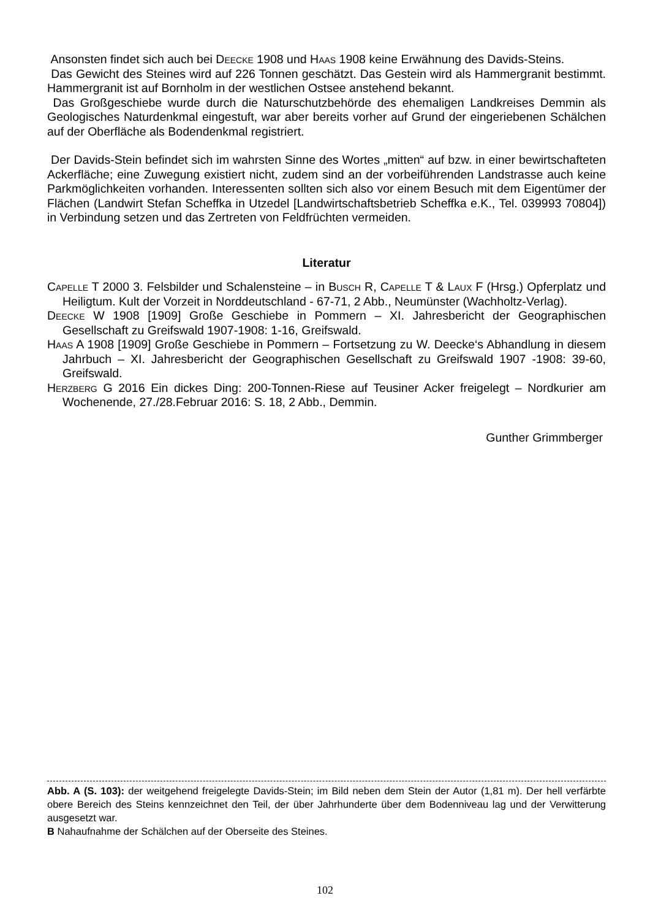Ansonsten findet sich auch bei Deecke 1908 und Haas 1908 keine Erwähnung des Davids-Steins.
Das Gewicht des Steines wird auf 226 Tonnen geschätzt. Das Gestein wird als Hammergranit bestimmt. Hammergranit ist auf Bornholm in der westlichen Ostsee anstehend bekannt.
Das Großgeschiebe wurde durch die Naturschutzbehörde des ehemaligen Landkreises Demmin als Geologisches Naturdenkmal eingestuft, war aber bereits vorher auf Grund der eingeriebenen Schälchen auf der Oberfläche als Bodendenkmal registriert.
Der Davids-Stein befindet sich im wahrsten Sinne des Wortes „mitten“ auf bzw. in einer bewirtschafteten Ackerfläche; eine Zuwegung existiert nicht, zudem sind an der vorbeiführenden Landstrasse auch keine Parkmöglichkeiten vorhanden. Interessenten sollten sich also vor einem Besuch mit dem Eigentümer der Flächen (Landwirt Stefan Scheffka in Utzedel [Landwirtschaftsbetrieb Scheffka e.K., Tel. 039993 70804]) in Verbindung setzen und das Zertreten von Feldfrüchten vermeiden.
Literatur
Capelle T 2000 3. Felsbilder und Schalensteine – in Busch R, Capelle T & Laux F (Hrsg.) Opferplatz und Heiligtum. Kult der Vorzeit in Norddeutschland - 67-71, 2 Abb., Neumünster (Wachholtz-Verlag).
Deecke W 1908 [1909] Große Geschiebe in Pommern – XI. Jahresbericht der Geographischen Gesellschaft zu Greifswald 1907-1908: 1-16, Greifswald.
Haas A 1908 [1909] Große Geschiebe in Pommern – Fortsetzung zu W. Deecke‘s Abhandlung in diesem Jahrbuch – XI. Jahresbericht der Geographischen Gesellschaft zu Greifswald 1907 -1908: 39-60, Greifswald.
Herzberg G 2016 Ein dickes Ding: 200-Tonnen-Riese auf Teusiner Acker freigelegt – Nordkurier am Wochenende, 27./28.Februar 2016: S. 18, 2 Abb., Demmin.
Gunther Grimmberger
Abb. A (S. 103): der weitgehend freigelegte Davids-Stein; im Bild neben dem Stein der Autor (1,81 m). Der hell verfärbte obere Bereich des Steins kennzeichnet den Teil, der über Jahrhunderte über dem Bodenniveau lag und der Verwitterung ausgesetzt war.
B Nahaufnahme der Schälchen auf der Oberseite des Steines.
102